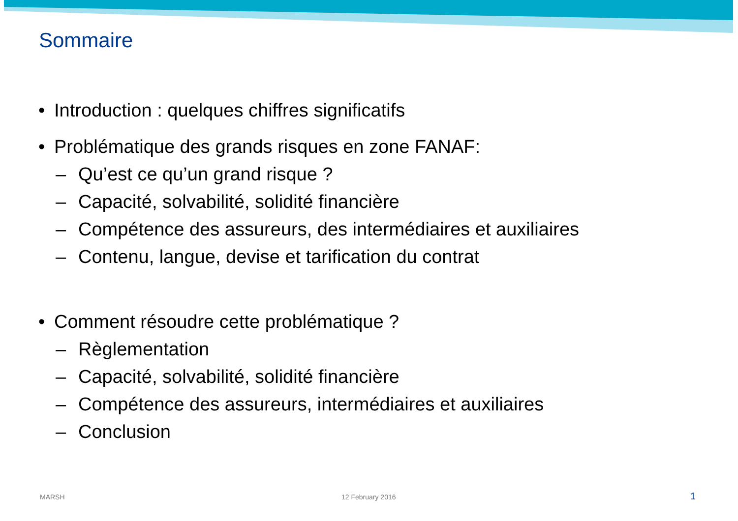Sommaire
• Introduction : quelques chiffres significatifs
• Problématique des grands risques en zone FANAF:
– Qu’est ce qu’un grand risque ?
– Capacité, solvabilité, solidité financière
– Compétence des assureurs, des intermédiaires et auxiliaires
– Contenu, langue, devise et tarification du contrat
• Comment résoudre cette problématique ?
– Règlementation
– Capacité, solvabilité, solidité financière
– Compétence des assureurs, intermédiaires et auxiliaires
– Conclusion
MARSH 12 February 2016 1